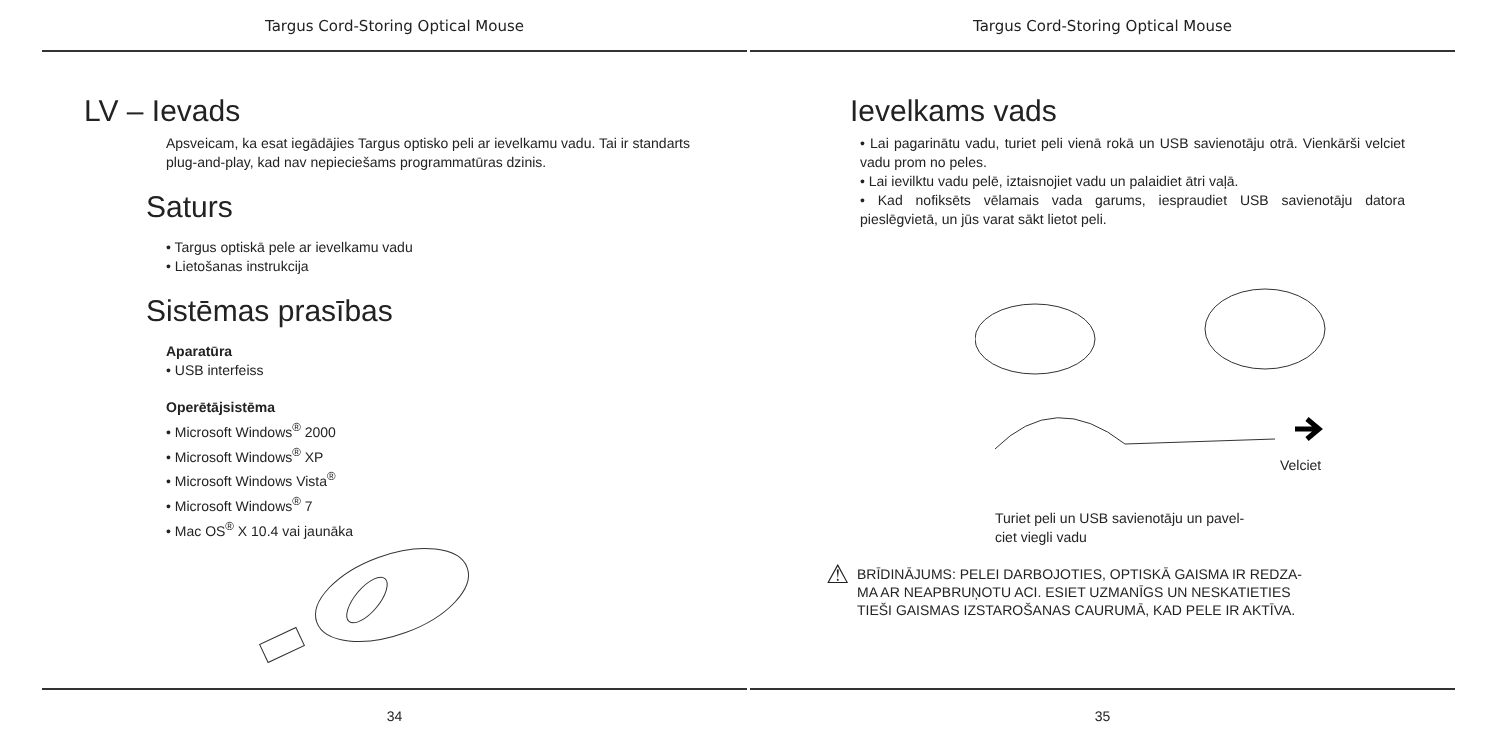Targus Cord-Storing Optical Mouse
LV – Ievads
Apsveicam, ka esat iegādājies Targus optisko peli ar ievelkamu vadu. Tai ir standarts plug-and-play, kad nav nepieciešams programmatūras dzinis.
Saturs
• Targus optiskā pele ar ievelkamu vadu
• Lietošanas instrukcija
Sistēmas prasības
Aparatūra
• USB interfeiss
Operētājsistēma
• Microsoft Windows<sup>®</sup> 2000
• Microsoft Windows<sup>®</sup> XP
• Microsoft Windows Vista<sup>®</sup>
• Microsoft Windows<sup>®</sup> 7
• Mac OS<sup>®</sup> X 10.4 vai jaunāka
34
Targus Cord-Storing Optical Mouse
Ievelkams vads
• Lai pagarinātu vadu, turiet peli vienā rokā un USB savienotāju otrā. Vienkārši velciet vadu prom no peles.
• Lai ievilktu vadu pelē, iztaisnojiet vadu un palaidiet ātri vaļā.
• Kad nofiksēts vēlamais vada garums, iespraudiet USB savienotāju datora pieslēgvietā, un jūs varat sākt lietot peli.
Velciet
Turiet peli un USB savienotāju un pavel-
ciet viegli vadu
⚠ BRĪDINĀJUMS: PELEI DARBOJOTIES, OPTISKĀ GAISMA IR REDZA-
MA AR NEAPBRUŅOTU ACI. ESIET UZMANĪGS UN NESKATIETIES
TIEŠI GAISMAS IZSTAROŠANAS CAURUMĀ, KAD PELE IR AKTĪVA.
35